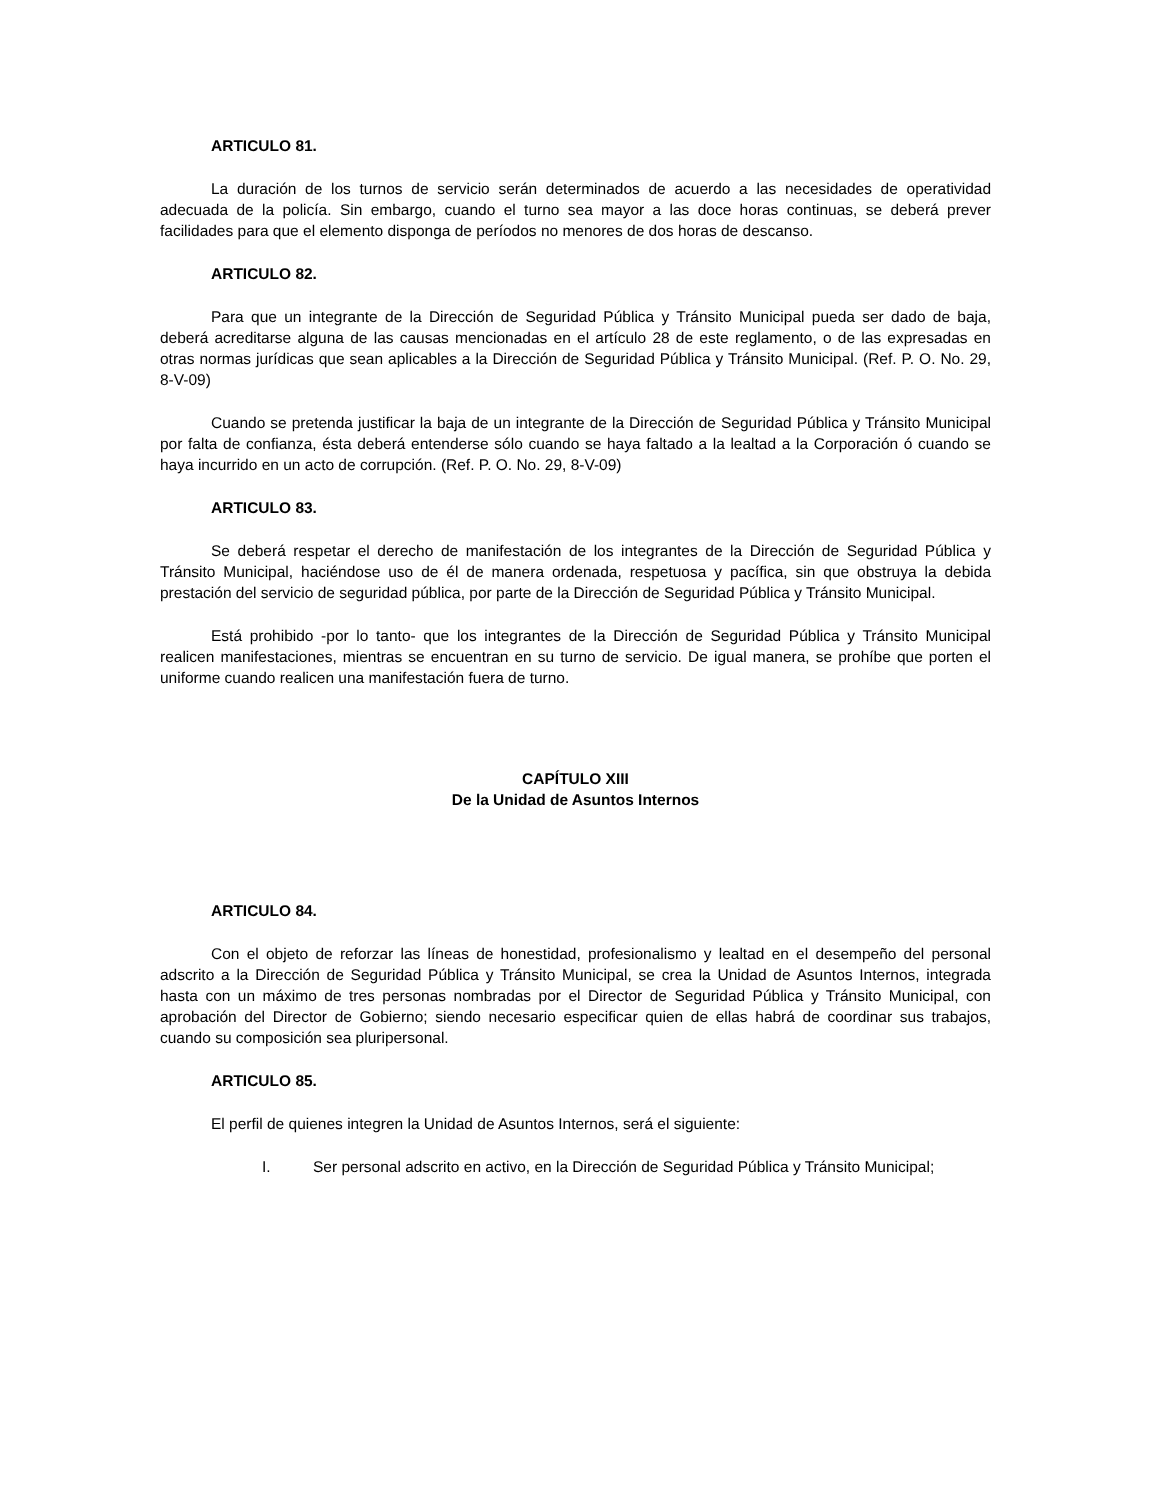ARTICULO 81.
La duración de los turnos de servicio serán determinados de acuerdo a las necesidades de operatividad adecuada de la policía. Sin embargo, cuando el turno sea mayor a las doce horas continuas, se deberá prever facilidades para que el elemento disponga de períodos no menores de dos horas de descanso.
ARTICULO 82.
Para que un integrante de la Dirección de Seguridad Pública y Tránsito Municipal pueda ser dado de baja, deberá acreditarse alguna de las causas mencionadas en el artículo 28 de este reglamento, o de las expresadas en otras normas jurídicas que sean aplicables a la Dirección de Seguridad Pública y Tránsito Municipal. (Ref. P. O. No. 29, 8-V-09)
Cuando se pretenda justificar la baja de un integrante de la Dirección de Seguridad Pública y Tránsito Municipal por falta de confianza, ésta deberá entenderse sólo cuando se haya faltado a la lealtad a la Corporación ó cuando se haya incurrido en un acto de corrupción. (Ref. P. O. No. 29, 8-V-09)
ARTICULO 83.
Se deberá respetar el derecho de manifestación de los integrantes de la Dirección de Seguridad Pública y Tránsito Municipal, haciéndose uso de él de manera ordenada, respetuosa y pacífica, sin que obstruya la debida prestación del servicio de seguridad pública, por parte de la Dirección de Seguridad Pública y Tránsito Municipal.
Está prohibido -por lo tanto- que los integrantes de la Dirección de Seguridad Pública y Tránsito Municipal realicen manifestaciones, mientras se encuentran en su turno de servicio. De igual manera, se prohíbe que porten el uniforme cuando realicen una manifestación fuera de turno.
CAPÍTULO XIII
De la Unidad de Asuntos Internos
ARTICULO 84.
Con el objeto de reforzar las líneas de honestidad, profesionalismo y lealtad en el desempeño del personal adscrito a la Dirección de Seguridad Pública y Tránsito Municipal, se crea la Unidad de Asuntos Internos, integrada hasta con un máximo de tres personas nombradas por el Director de Seguridad Pública y Tránsito Municipal, con aprobación del Director de Gobierno; siendo necesario especificar quien de ellas habrá de coordinar sus trabajos, cuando su composición sea pluripersonal.
ARTICULO 85.
El perfil de quienes integren la Unidad de Asuntos Internos, será el siguiente:
I. Ser personal adscrito en activo, en la Dirección de Seguridad Pública y Tránsito Municipal;